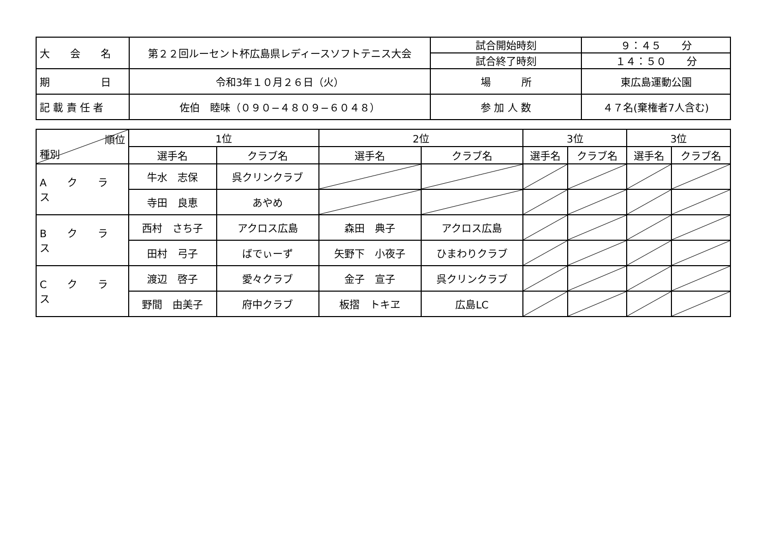| 大 会 名 | 第２２回ルーセント杯広島県レディースソフトテニス大会 | 試合開始時刻 | ９：４５ 分 |
| | | 試合終了時刻 | １４：５０ 分 |
| 期 日 | 令和3年１０月２６日（火） | 場 所 | 東広島運動公園 |
| 記 載 責 任 者 | 佐伯 睦味（０９０−４８０９−６０４８） | 参 加 人 数 | ４７名(棄権者7人含む) |
| 順位 種別 | 1位 | | 2位 | | 3位 | | 3位 | |
| --- | --- | --- | --- | --- | --- | --- | --- | --- |
| | 選手名 | クラブ名 | 選手名 | クラブ名 | 選手名 | クラブ名 | 選手名 | クラブ名 |
| A ク ラ ス | 牛水 志保 | 呉クリンクラブ | | | | | | |
| | 寺田 良恵 | あやめ | | | | | | |
| B ク ラ ス | 西村 さち子 | アクロス広島 | 森田 典子 | アクロス広島 | | | | |
| | 田村 弓子 | ばでぃーず | 矢野下 小夜子 | ひまわりクラブ | | | | |
| C ク ラ ス | 渡辺 啓子 | 愛々クラブ | 金子 宣子 | 呉クリンクラブ | | | | |
| | 野間 由美子 | 府中クラブ | 板摺 トキヱ | 広島LC | | | | |